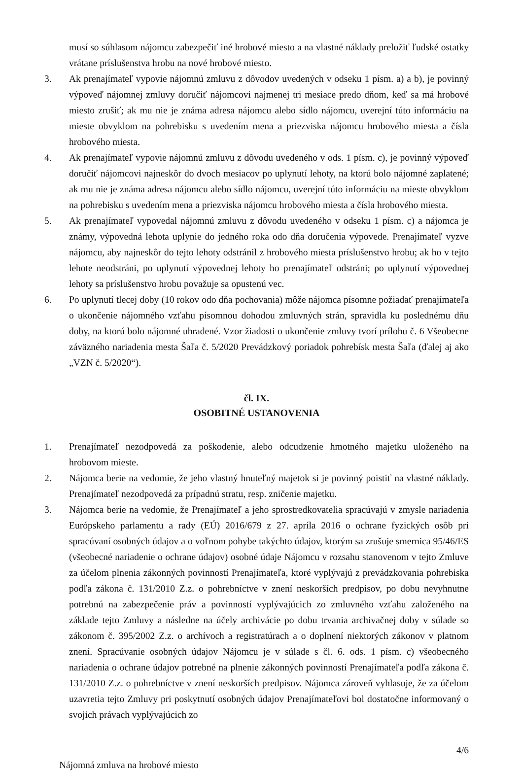musí so súhlasom nájomcu zabezpečiť iné hrobové miesto a na vlastné náklady preložiť ľudské ostatky vrátane príslušenstva hrobu na nové hrobové miesto.
3. Ak prenajímateľ vypovie nájomnú zmluvu z dôvodov uvedených v odseku 1 písm. a) a b), je povinný výpoveď nájomnej zmluvy doručiť nájomcovi najmenej tri mesiace predo dňom, keď sa má hrobové miesto zrušiť; ak mu nie je známa adresa nájomcu alebo sídlo nájomcu, uverejní túto informáciu na mieste obvyklom na pohrebisku s uvedením mena a priezviska nájomcu hrobového miesta a čísla hrobového miesta.
4. Ak prenajímateľ vypovie nájomnú zmluvu z dôvodu uvedeného v ods. 1 písm. c), je povinný výpoveď doručiť nájomcovi najneskôr do dvoch mesiacov po uplynutí lehoty, na ktorú bolo nájomné zaplatené; ak mu nie je známa adresa nájomcu alebo sídlo nájomcu, uverejní túto informáciu na mieste obvyklom na pohrebisku s uvedením mena a priezviska nájomcu hrobového miesta a čísla hrobového miesta.
5. Ak prenajímateľ vypovedal nájomnú zmluvu z dôvodu uvedeného v odseku 1 písm. c) a nájomca je známy, výpovedná lehota uplynie do jedného roka odo dňa doručenia výpovede. Prenajímateľ vyzve nájomcu, aby najneskôr do tejto lehoty odstránil z hrobového miesta príslušenstvo hrobu; ak ho v tejto lehote neodstráni, po uplynutí výpovednej lehoty ho prenajímateľ odstráni; po uplynutí výpovednej lehoty sa príslušenstvo hrobu považuje sa opustenú vec.
6. Po uplynutí tlecej doby (10 rokov odo dňa pochovania) môže nájomca písomne požiadať prenajímateľa o ukončenie nájomného vzťahu písomnou dohodou zmluvných strán, spravidla ku poslednému dňu doby, na ktorú bolo nájomné uhradené. Vzor žiadosti o ukončenie zmluvy tvorí prílohu č. 6 Všeobecne záväzného nariadenia mesta Šaľa č. 5/2020 Prevádzkový poriadok pohrebísk mesta Šaľa (ďalej aj ako „VZN č. 5/2020“).
čl. IX.
OSOBITNÉ USTANOVENIA
1. Prenajímateľ nezodpovedá za poškodenie, alebo odcudzenie hmotného majetku uloženého na hrobovom mieste.
2. Nájomca berie na vedomie, že jeho vlastný hnuteľný majetok si je povinný poistiť na vlastné náklady. Prenajímateľ nezodpovedá za prípadnú stratu, resp. zničenie majetku.
3. Nájomca berie na vedomie, že Prenajímateľ a jeho sprostredkovatelia spracúvajú v zmysle nariadenia Európskeho parlamentu a rady (EÚ) 2016/679 z 27. apríla 2016 o ochrane fyzických osôb pri spracúvaní osobných údajov a o voľnom pohybe takýchto údajov, ktorým sa zrušuje smernica 95/46/ES (všeobecné nariadenie o ochrane údajov) osobné údaje Nájomcu v rozsahu stanovenom v tejto Zmluve za účelom plnenia zákonných povinností Prenajímateľa, ktoré vyplývajú z prevádzkovania pohrebiska podľa zákona č. 131/2010 Z.z. o pohrebníctve v znení neskorších predpisov, po dobu nevyhnutne potrebnú na zabezpečenie práv a povinností vyplývajúcich zo zmluvného vzťahu založeného na základe tejto Zmluvy a následne na účely archivácie po dobu trvania archivačnej doby v súlade so zákonom č. 395/2002 Z.z. o archívoch a registratúrach a o doplnení niektorých zákonov v platnom znení. Spracúvanie osobných údajov Nájomcu je v súlade s čl. 6. ods. 1 písm. c) všeobecného nariadenia o ochrane údajov potrebné na plnenie zákonných povinností Prenajímateľa podľa zákona č. 131/2010 Z.z. o pohrebníctve v znení neskorších predpisov. Nájomca zároveň vyhlasuje, že za účelom uzavretia tejto Zmluvy pri poskytnutí osobných údajov Prenajímateľovi bol dostatočne informovaný o svojich právach vyplývajúcich zo
Nájomná zmluva na hrobové miesto 4/6